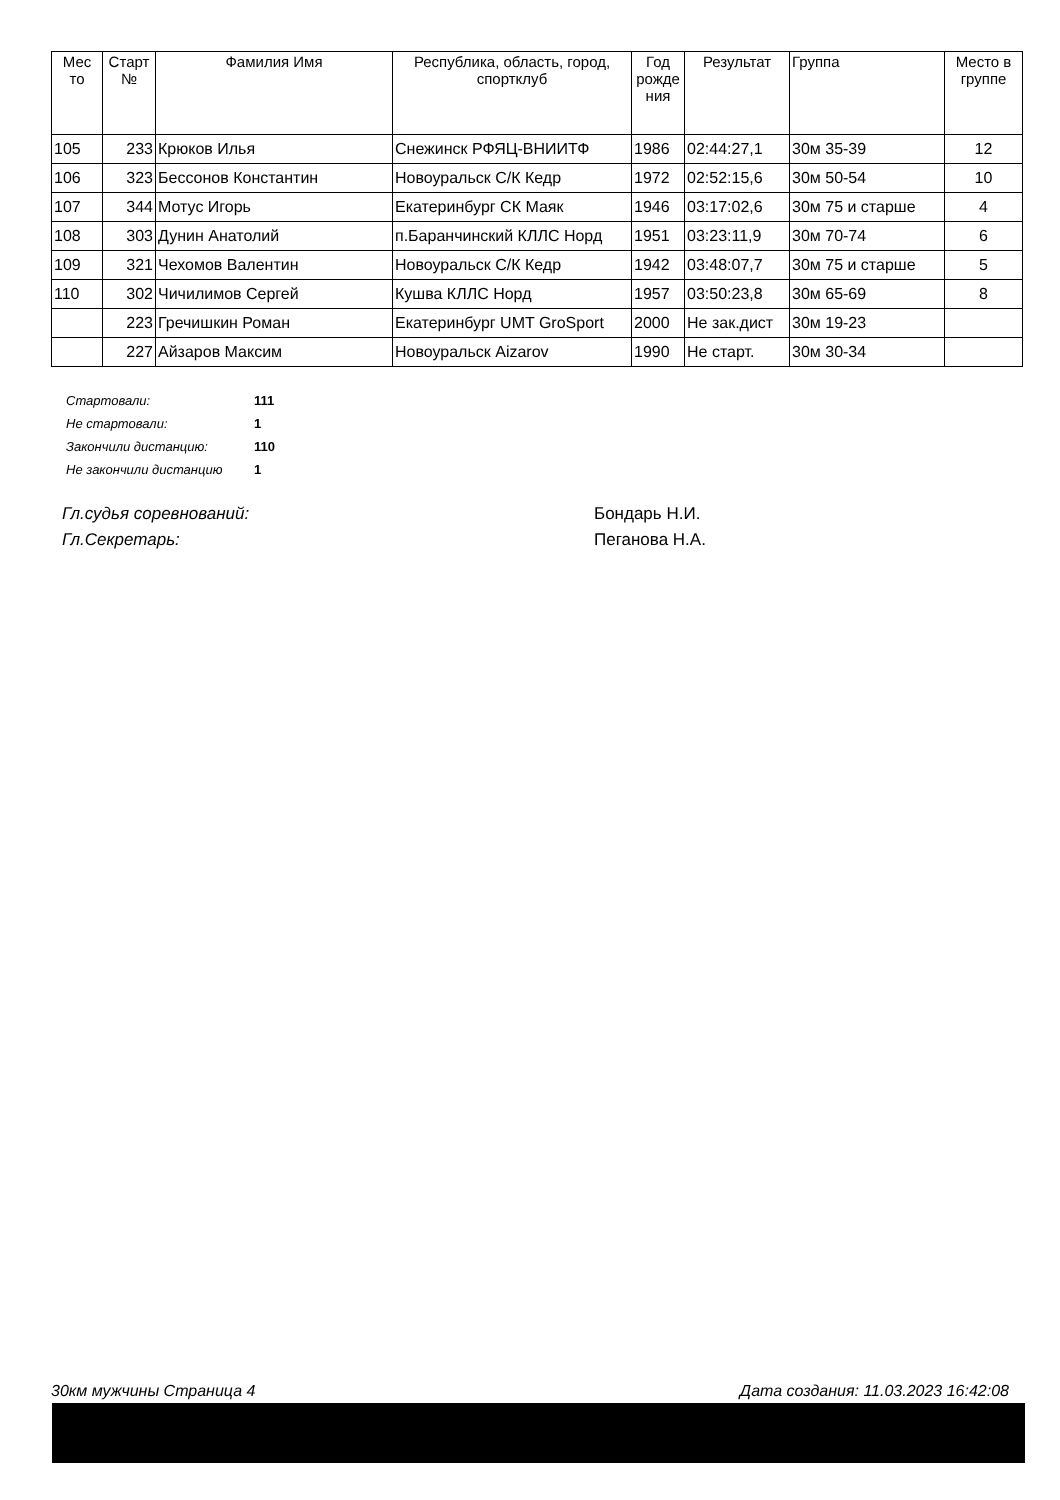| Мес то | Старт № | Фамилия Имя | Республика, область, город, спортклуб | Год рожде ния | Результат | Группа | Место в группе |
| --- | --- | --- | --- | --- | --- | --- | --- |
| 105 | 233 | Крюков Илья | Снежинск РФЯЦ-ВНИИТФ | 1986 | 02:44:27,1 | 30м 35-39 | 12 |
| 106 | 323 | Бессонов Константин | Новоуральск С/К Кедр | 1972 | 02:52:15,6 | 30м 50-54 | 10 |
| 107 | 344 | Мотус Игорь | Екатеринбург СК Маяк | 1946 | 03:17:02,6 | 30м 75 и старше | 4 |
| 108 | 303 | Дунин Анатолий | п.Баранчинский КЛЛС Норд | 1951 | 03:23:11,9 | 30м 70-74 | 6 |
| 109 | 321 | Чехомов Валентин | Новоуральск С/К Кедр | 1942 | 03:48:07,7 | 30м 75 и старше | 5 |
| 110 | 302 | Чичилимов Сергей | Кушва КЛЛС Норд | 1957 | 03:50:23,8 | 30м 65-69 | 8 |
| | 223 | Гречишкин Роман | Екатеринбург UMT GroSport | 2000 | Не зак.дист | 30м 19-23 | |
| | 227 | Айзаров Максим | Новоуральск Aizarov | 1990 | Не старт. | 30м 30-34 | |
| Стартовали: | 111 |
| Не стартовали: | 1 |
| Закончили дистанцию: | 110 |
| Не закончили дистанцию | 1 |
| Гл.судья соревнований: | Бондарь Н.И. |
| Гл.Секретарь: | Пеганова Н.А. |
30км мужчины Страница 4 Дата создания: 11.03.2023 16:42:08